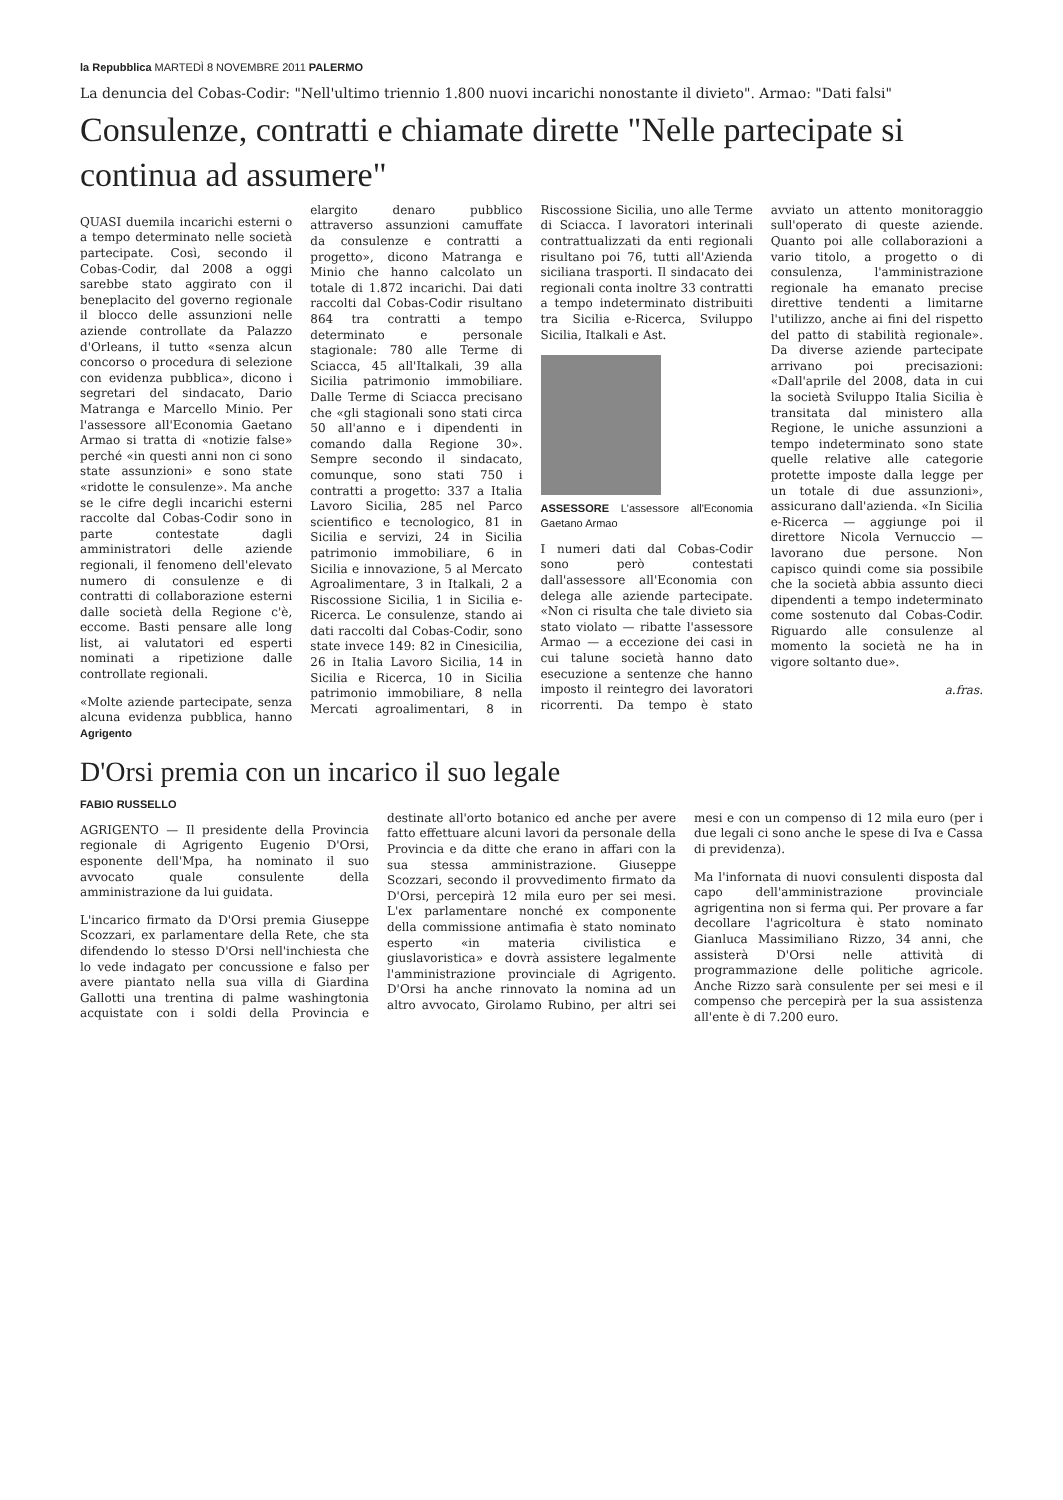la Repubblica MARTEDÌ 8 NOVEMBRE 2011 PALERMO
La denuncia del Cobas-Codir: "Nell'ultimo triennio 1.800 nuovi incarichi nonostante il divieto". Armao: "Dati falsi"
Consulenze, contratti e chiamate dirette "Nelle partecipate si continua ad assumere"
QUASI duemila incarichi esterni o a tempo determinato nelle società partecipate. Così, secondo il Cobas-Codir, dal 2008 a oggi sarebbe stato aggirato con il beneplacito del governo regionale il blocco delle assunzioni nelle aziende controllate da Palazzo d'Orleans, il tutto «senza alcun concorso o procedura di selezione con evidenza pubblica», dicono i segretari del sindacato, Dario Matranga e Marcello Minio. Per l'assessore all'Economia Gaetano Armao si tratta di «notizie false» perché «in questi anni non ci sono state assunzioni» e sono state «ridotte le consulenze». Ma anche se le cifre degli incarichi esterni raccolte dal Cobas-Codir sono in parte contestate dagli amministratori delle aziende regionali, il fenomeno dell'elevato numero di consulenze e di contratti di collaborazione esterni dalle società della Regione c'è, eccome. Basti pensare alle long list, ai valutatori ed esperti nominati a ripetizione dalle controllate regionali.
«Molte aziende partecipate, senza alcuna evidenza pubblica, hanno elargito denaro pubblico attraverso assunzioni camuffate da consulenze e contratti a progetto», dicono Matranga e Minio che hanno calcolato un totale di 1.872 incarichi. Dai dati raccolti dal Cobas-Codir risultano 864 tra contratti a tempo determinato e personale stagionale: 780 alle Terme di Sciacca, 45 all'Italkali, 39 alla Sicilia patrimonio immobiliare. Dalle Terme di Sciacca precisano che «gli stagionali sono stati circa 50 all'anno e i dipendenti in comando dalla Regione 30». Sempre secondo il sindacato, comunque, sono stati 750 i contratti a progetto: 337 a Italia Lavoro Sicilia, 285 nel Parco scientifico e tecnologico, 81 in Sicilia e servizi, 24 in Sicilia patrimonio immobiliare, 6 in Sicilia e innovazione, 5 al Mercato Agroalimentare, 3 in Italkali, 2 a Riscossione Sicilia, 1 in Sicilia e-Ricerca. Le consulenze, stando ai dati raccolti dal Cobas-Codir, sono state invece 149: 82 in Cinesicilia, 26 in Italia Lavoro Sicilia, 14 in Sicilia e Ricerca, 10 in Sicilia patrimonio immobiliare, 8 nella Mercati agroalimentari, 8 in Riscossione Sicilia, uno alle Terme di Sciacca. I lavoratori interinali contrattualizzati da enti regionali risultano poi 76, tutti all'Azienda siciliana trasporti. Il sindacato dei regionali conta inoltre 33 contratti a tempo indeterminato distribuiti tra Sicilia e-Ricerca, Sviluppo Sicilia, Italkali e Ast.
ASSESSORE L'assessore all'Economia Gaetano Armao
I numeri dati dal Cobas-Codir sono però contestati dall'assessore all'Economia con delega alle aziende partecipate. «Non ci risulta che tale divieto sia stato violato — ribatte l'assessore Armao — a eccezione dei casi in cui talune società hanno dato esecuzione a sentenze che hanno imposto il reintegro dei lavoratori ricorrenti. Da tempo è stato avviato un attento monitoraggio sull'operato di queste aziende. Quanto poi alle collaborazioni a vario titolo, a progetto o di consulenza, l'amministrazione regionale ha emanato precise direttive tendenti a limitarne l'utilizzo, anche ai fini del rispetto del patto di stabilità regionale». Da diverse aziende partecipate arrivano poi precisazioni: «Dall'aprile del 2008, data in cui la società Sviluppo Italia Sicilia è transitata dal ministero alla Regione, le uniche assunzioni a tempo indeterminato sono state quelle relative alle categorie protette imposte dalla legge per un totale di due assunzioni», assicurano dall'azienda. «In Sicilia e-Ricerca — aggiunge poi il direttore Nicola Vernuccio — lavorano due persone. Non capisco quindi come sia possibile che la società abbia assunto dieci dipendenti a tempo indeterminato come sostenuto dal Cobas-Codir. Riguardo alle consulenze al momento la società ne ha in vigore soltanto due».
a.fras.
Agrigento
D'Orsi premia con un incarico il suo legale
FABIO RUSSELLO
AGRIGENTO — Il presidente della Provincia regionale di Agrigento Eugenio D'Orsi, esponente dell'Mpa, ha nominato il suo avvocato quale consulente della amministrazione da lui guidata.
L'incarico firmato da D'Orsi premia Giuseppe Scozzari, ex parlamentare della Rete, che sta difendendo lo stesso D'Orsi nell'inchiesta che lo vede indagato per concussione e falso per avere piantato nella sua villa di Giardina Gallotti una trentina di palme washingtonia acquistate con i soldi della Provincia e destinate all'orto botanico ed anche per avere fatto effettuare alcuni lavori da personale della Provincia e da ditte che erano in affari con la sua stessa amministrazione. Giuseppe Scozzari, secondo il provvedimento firmato da D'Orsi, percepirà 12 mila euro per sei mesi. L'ex parlamentare nonché ex componente della commissione antimafia è stato nominato esperto «in materia civilistica e giuslavoristica» e dovrà assistere legalmente l'amministrazione provinciale di Agrigento. D'Orsi ha anche rinnovato la nomina ad un altro avvocato, Girolamo Rubino, per altri sei mesi e con un compenso di 12 mila euro (per i due legali ci sono anche le spese di Iva e Cassa di previdenza).
Ma l'infornata di nuovi consulenti disposta dal capo dell'amministrazione provinciale agrigentina non si ferma qui. Per provare a far decollare l'agricoltura è stato nominato Gianluca Massimiliano Rizzo, 34 anni, che assisterà D'Orsi nelle attività di programmazione delle politiche agricole. Anche Rizzo sarà consulente per sei mesi e il compenso che percepirà per la sua assistenza all'ente è di 7.200 euro.